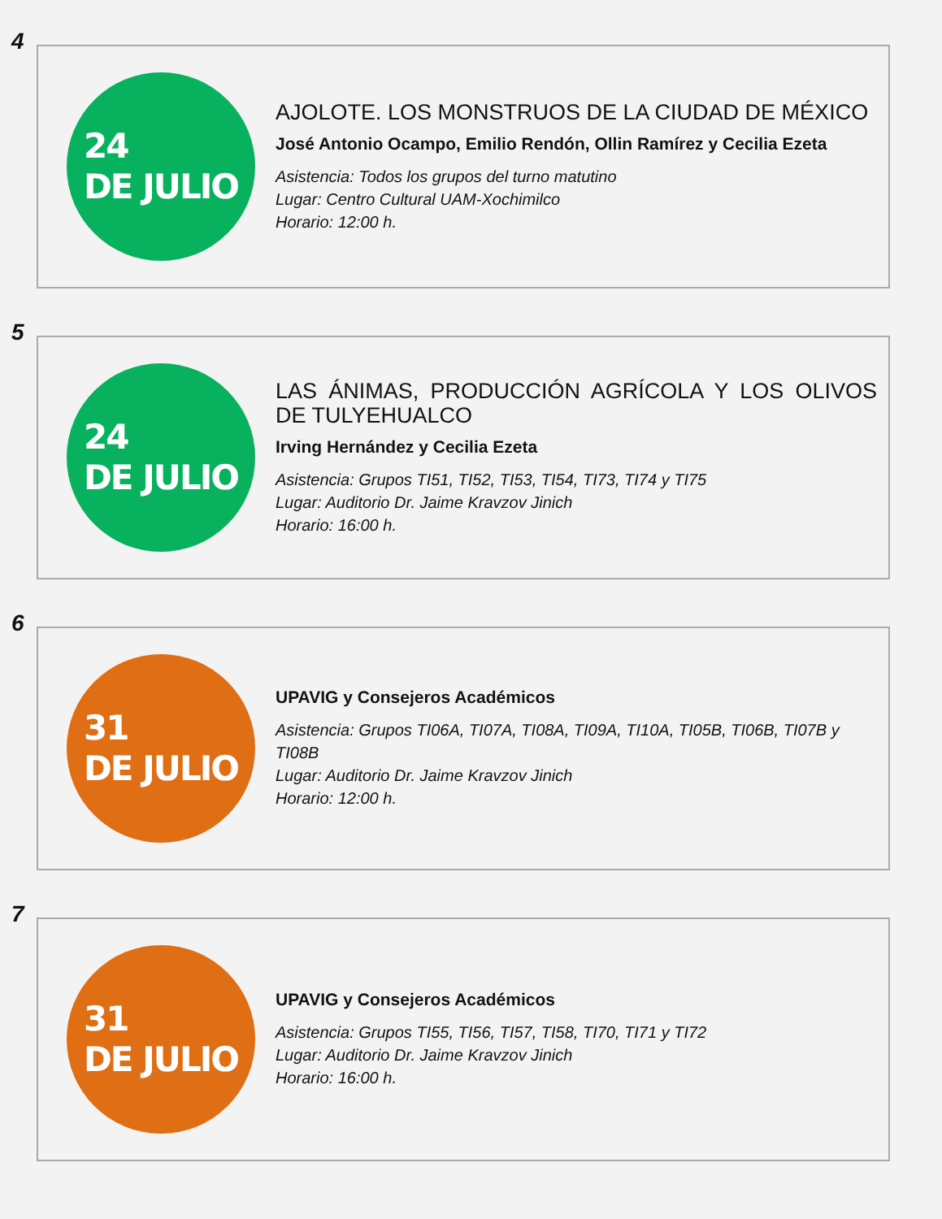4
24
DE JULIO
AJOLOTE. LOS MONSTRUOS DE LA CIUDAD DE MÉXICO
José Antonio Ocampo, Emilio Rendón, Ollin Ramírez y Cecilia Ezeta
Asistencia: Todos los grupos del turno matutino
Lugar: Centro Cultural UAM-Xochimilco
Horario: 12:00 h.
5
24
DE JULIO
LAS ÁNIMAS, PRODUCCIÓN AGRÍCOLA Y LOS OLIVOS DE TULYEHUALCO
Irving Hernández y Cecilia Ezeta
Asistencia: Grupos TI51, TI52, TI53, TI54, TI73, TI74 y TI75
Lugar: Auditorio Dr. Jaime Kravzov Jinich
Horario: 16:00 h.
6
31
DE JULIO
UPAVIG y Consejeros Académicos
Asistencia: Grupos TI06A, TI07A, TI08A, TI09A, TI10A, TI05B, TI06B, TI07B y TI08B
Lugar: Auditorio Dr. Jaime Kravzov Jinich
Horario: 12:00 h.
7
31
DE JULIO
UPAVIG y Consejeros Académicos
Asistencia: Grupos TI55, TI56, TI57, TI58, TI70, TI71 y TI72
Lugar: Auditorio Dr. Jaime Kravzov Jinich
Horario: 16:00 h.